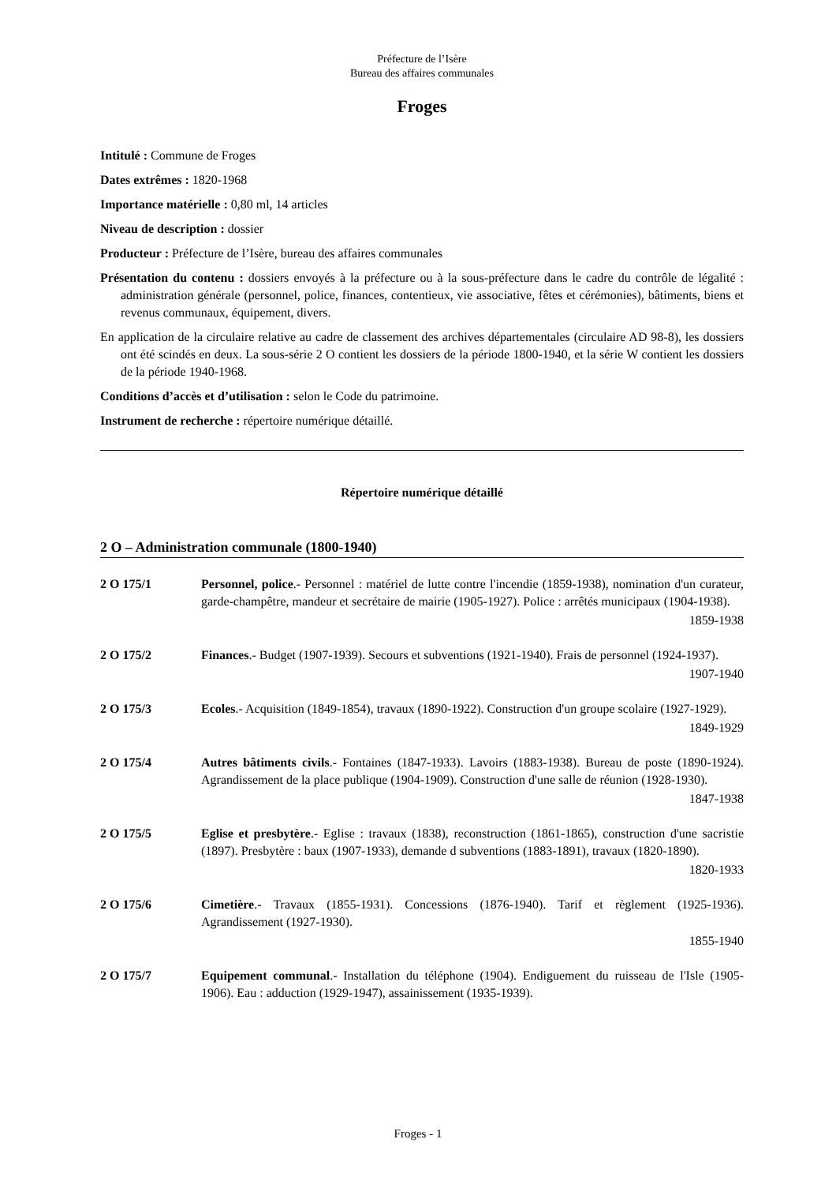Préfecture de l’Isère
Bureau des affaires communales
Froges
Intitulé : Commune de Froges
Dates extrêmes : 1820-1968
Importance matérielle : 0,80 ml, 14 articles
Niveau de description : dossier
Producteur : Préfecture de l’Isère, bureau des affaires communales
Présentation du contenu : dossiers envoyés à la préfecture ou à la sous-préfecture dans le cadre du contrôle de légalité : administration générale (personnel, police, finances, contentieux, vie associative, fêtes et cérémonies), bâtiments, biens et revenus communaux, équipement, divers.
En application de la circulaire relative au cadre de classement des archives départementales (circulaire AD 98-8), les dossiers ont été scindés en deux. La sous-série 2 O contient les dossiers de la période 1800-1940, et la série W contient les dossiers de la période 1940-1968.
Conditions d’accès et d’utilisation : selon le Code du patrimoine.
Instrument de recherche : répertoire numérique détaillé.
Répertoire numérique détaillé
2 O – Administration communale (1800-1940)
2 O 175/1 Personnel, police.- Personnel : matériel de lutte contre l'incendie (1859-1938), nomination d'un curateur, garde-champêtre, mandeur et secrétaire de mairie (1905-1927). Police : arrêtés municipaux (1904-1938).
1859-1938
2 O 175/2 Finances.- Budget (1907-1939). Secours et subventions (1921-1940). Frais de personnel (1924-1937).
1907-1940
2 O 175/3 Ecoles.- Acquisition (1849-1854), travaux (1890-1922). Construction d'un groupe scolaire (1927-1929).
1849-1929
2 O 175/4 Autres bâtiments civils.- Fontaines (1847-1933). Lavoirs (1883-1938). Bureau de poste (1890-1924). Agrandissement de la place publique (1904-1909). Construction d'une salle de réunion (1928-1930).
1847-1938
2 O 175/5 Eglise et presbytère.- Eglise : travaux (1838), reconstruction (1861-1865), construction d'une sacristie (1897). Presbytère : baux (1907-1933), demande d subventions (1883-1891), travaux (1820-1890).
1820-1933
2 O 175/6 Cimetière.- Travaux (1855-1931). Concessions (1876-1940). Tarif et règlement (1925-1936). Agrandissement (1927-1930).
1855-1940
2 O 175/7 Equipement communal.- Installation du téléphone (1904). Endiguement du ruisseau de l'Isle (1905-1906). Eau : adduction (1929-1947), assainissement (1935-1939).
Froges - 1